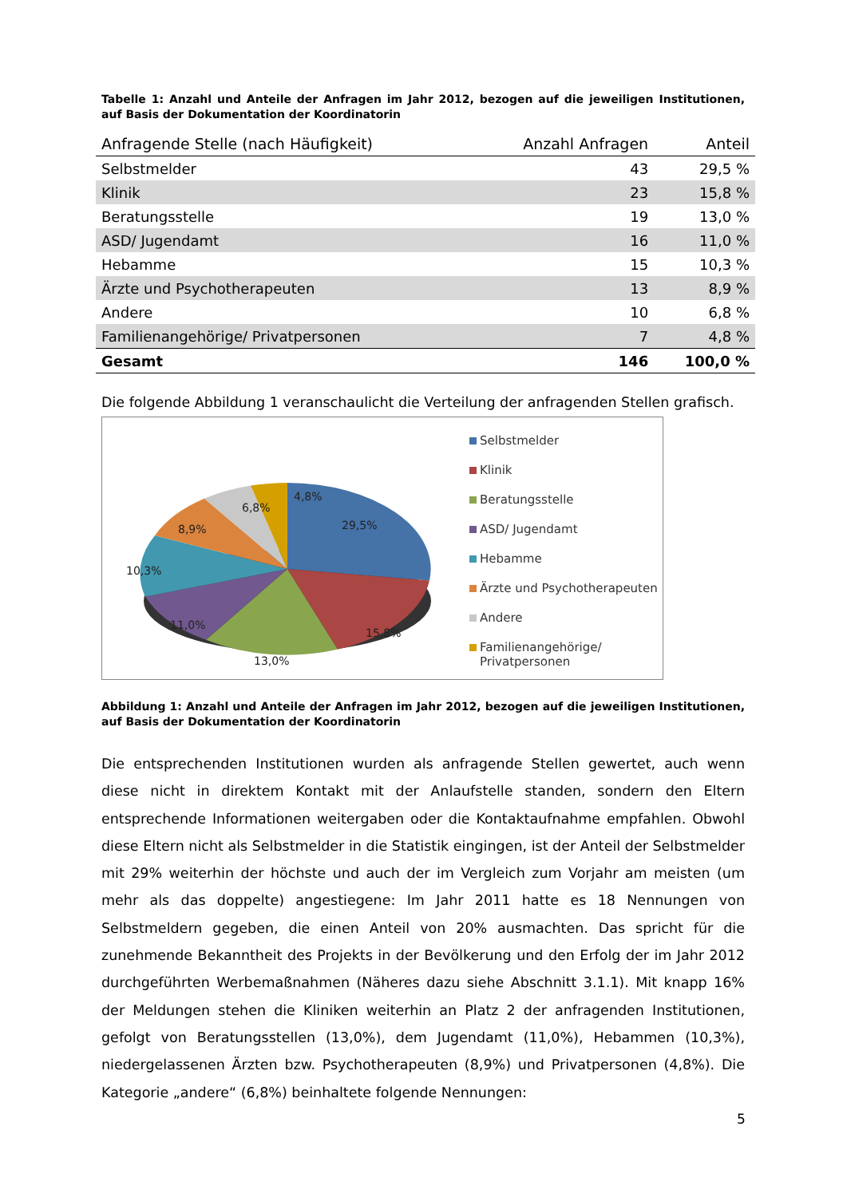Tabelle 1: Anzahl und Anteile der Anfragen im Jahr 2012, bezogen auf die jeweiligen Institutionen, auf Basis der Dokumentation der Koordinatorin
| Anfragende Stelle (nach Häufigkeit) | Anzahl Anfragen | Anteil |
| --- | --- | --- |
| Selbstmelder | 43 | 29,5 % |
| Klinik | 23 | 15,8 % |
| Beratungsstelle | 19 | 13,0 % |
| ASD/ Jugendamt | 16 | 11,0 % |
| Hebamme | 15 | 10,3 % |
| Ärzte und Psychotherapeuten | 13 | 8,9 % |
| Andere | 10 | 6,8 % |
| Familienangehörige/ Privatpersonen | 7 | 4,8 % |
| Gesamt | 146 | 100,0 % |
Die folgende Abbildung 1 veranschaulicht die Verteilung der anfragenden Stellen grafisch.
29,5%
15,8%
13,0%
11,0%
10,3%
8,9%
6,8%
4,8%
Selbstmelder
Klinik
Beratungsstelle
ASD/ Jugendamt
Hebamme
Ärzte und Psychotherapeuten
Andere
Familienangehörige/
Privatpersonen
Abbildung 1: Anzahl und Anteile der Anfragen im Jahr 2012, bezogen auf die jeweiligen Institutionen, auf Basis der Dokumentation der Koordinatorin
Die entsprechenden Institutionen wurden als anfragende Stellen gewertet, auch wenn diese nicht in direktem Kontakt mit der Anlaufstelle standen, sondern den Eltern entsprechende Informationen weitergaben oder die Kontaktaufnahme empfahlen. Obwohl diese Eltern nicht als Selbstmelder in die Statistik eingingen, ist der Anteil der Selbstmelder mit 29% weiterhin der höchste und auch der im Vergleich zum Vorjahr am meisten (um mehr als das doppelte) angestiegene: Im Jahr 2011 hatte es 18 Nennungen von Selbstmeldern gegeben, die einen Anteil von 20% ausmachten. Das spricht für die zunehmende Bekanntheit des Projekts in der Bevölkerung und den Erfolg der im Jahr 2012 durchgeführten Werbemaßnahmen (Näheres dazu siehe Abschnitt 3.1.1). Mit knapp 16% der Meldungen stehen die Kliniken weiterhin an Platz 2 der anfragenden Institutionen, gefolgt von Beratungsstellen (13,0%), dem Jugendamt (11,0%), Hebammen (10,3%), niedergelassenen Ärzten bzw. Psychotherapeuten (8,9%) und Privatpersonen (4,8%). Die Kategorie „andere“ (6,8%) beinhaltete folgende Nennungen:
5